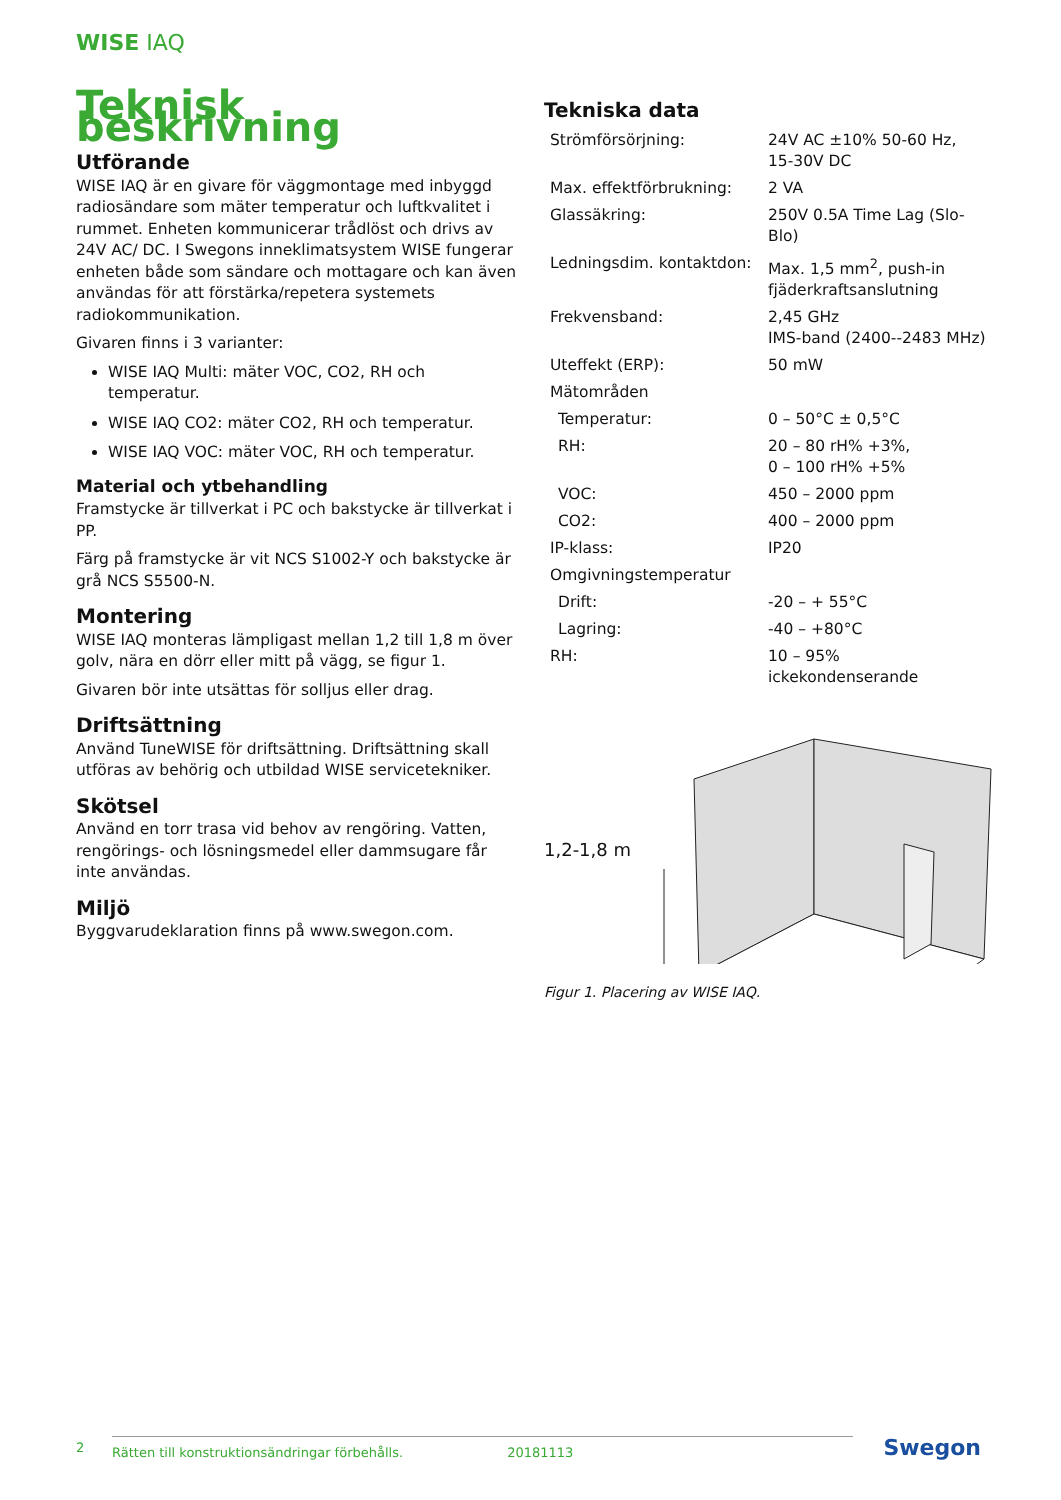WISE IAQ
Teknisk beskrivning
Utförande
WISE IAQ är en givare för väggmontage med inbyggd radiosändare som mäter temperatur och luftkvalitet i rummet. Enheten kommunicerar trådlöst och drivs av 24V AC/ DC. I Swegons inneklimatsystem WISE fungerar enheten både som sändare och mottagare och kan även användas för att förstärka/repetera systemets radiokommunikation.
Givaren finns i 3 varianter:
WISE IAQ Multi: mäter VOC, CO2, RH och temperatur.
WISE IAQ CO2: mäter CO2, RH och temperatur.
WISE IAQ VOC: mäter VOC, RH och temperatur.
Material och ytbehandling
Framstycke är tillverkat i PC och bakstycke är tillverkat i PP.
Färg på framstycke är vit NCS S1002-Y och bakstycke är grå NCS S5500-N.
Montering
WISE IAQ monteras lämpligast mellan 1,2 till 1,8 m över golv, nära en dörr eller mitt på vägg, se figur 1.
Givaren bör inte utsättas för solljus eller drag.
Driftsättning
Använd TuneWISE för driftsättning. Driftsättning skall utföras av behörig och utbildad WISE servicetekniker.
Skötsel
Använd en torr trasa vid behov av rengöring. Vatten, rengörings- och lösningsmedel eller dammsugare får inte användas.
Miljö
Byggvarudeklaration finns på www.swegon.com.
Tekniska data
| Strömförsörjning: | 24V AC ±10% 50-60 Hz, 15-30V DC |
| Max. effektförbrukning: | 2 VA |
| Glassäkring: | 250V 0.5A Time Lag (Slo-Blo) |
| Ledningsdim. kontaktdon: | Max. 1,5 mm<sup>2</sup>, push-in fjäderkraftsanslutning |
| Frekvensband: | 2,45 GHz IMS-band (2400--2483 MHz) |
| Uteffekt (ERP): | 50 mW |
| Mätområden | |
| Temperatur: | 0 – 50°C ± 0,5°C |
| RH: | 20 – 80 rH% +3%, 0 – 100 rH% +5% |
| VOC: | 450 – 2000 ppm |
| CO2: | 400 – 2000 ppm |
| IP-klass: | IP20 |
| Omgivningstemperatur | |
| Drift: | -20 – + 55°C |
| Lagring: | -40 – +80°C |
| RH: | 10 – 95% ickekondenserande |
1,2-1,8 m
Figur 1. Placering av WISE IAQ.
2 Rätten till konstruktionsändringar förbehålls. 20181113 Swegon